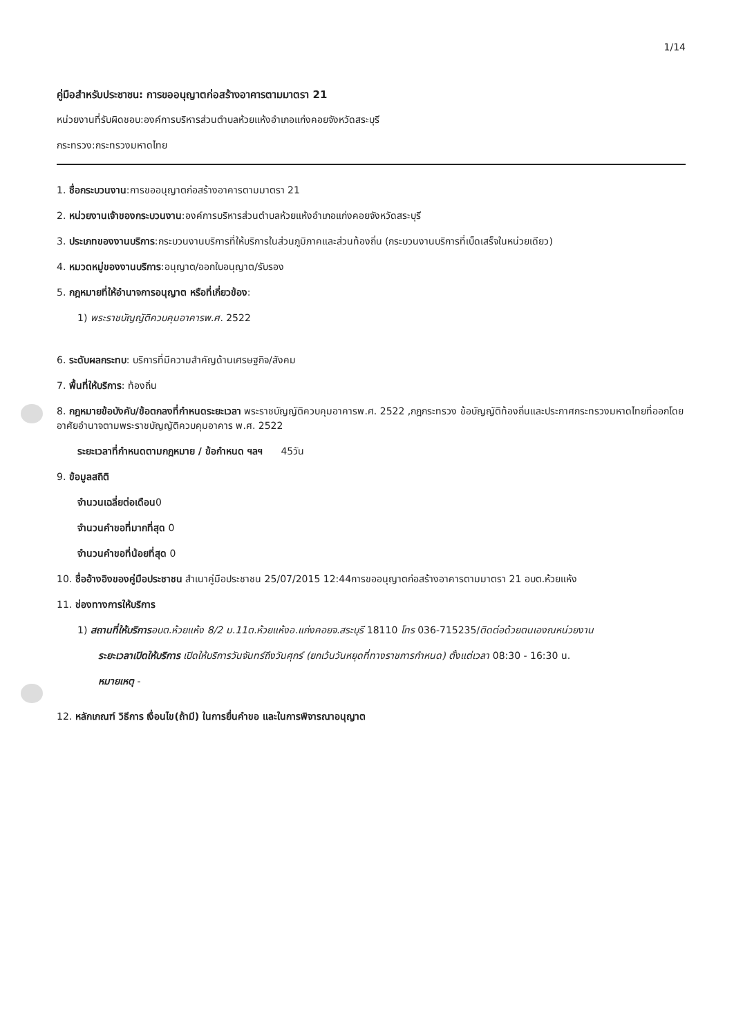1/14
คู่มือสำหรับประชาชน: การขออนุญาตก่อสร้างอาคารตามมาตรา 21
หน่วยงานที่รับผิดชอบ:องค์การบริหารส่วนตำบลห้วยแห้งอำเภอแก่งคอยจังหวัดสระบุรี
กระทรวง:กระทรวงมหาดไทย
1. ชื่อกระบวนงาน:การขออนุญาตก่อสร้างอาคารตามมาตรา 21
2. หน่วยงานเจ้าของกระบวนงาน:องค์การบริหารส่วนตำบลห้วยแห้งอำเภอแก่งคอยจังหวัดสระบุรี
3. ประเภทของงานบริการ:กระบวนงานบริการที่ให้บริการในส่วนภูมิภาคและส่วนท้องถิ่น (กระบวนงานบริการที่เบ็ดเสร็จในหน่วยเดียว)
4. หมวดหมู่ของงานบริการ:อนุญาต/ออกใบอนุญาต/รับรอง
5. กฎหมายที่ให้อำนาจการอนุญาต หรือที่เกี่ยวข้อง:
1) พระราชบัญญัติควบคุมอาคารพ.ศ. 2522
6. ระดับผลกระทบ: บริการที่มีความสำคัญด้านเศรษฐกิจ/สังคม
7. พื้นที่ให้บริการ: ท้องถิ่น
8. กฎหมายข้อบังคับ/ข้อตกลงที่กำหนดระยะเวลา พระราชบัญญัติควบคุมอาคารพ.ศ. 2522 ,กฎกระทรวง ข้อบัญญัติท้องถิ่นและประกาศกระทรวงมหาดไทยที่ออกโดยอาศัยอำนาจตามพระราชบัญญัติควบคุมอาคาร พ.ศ. 2522
ระยะเวลาที่กำหนดตามกฎหมาย / ข้อกำหนด ฯลฯ 45วัน
9. ข้อมูลสถิติ
จำนวนเฉลี่ยต่อเดือน0
จำนวนคำขอที่มากที่สุด 0
จำนวนคำขอที่น้อยที่สุด 0
10. ชื่ออ้างอิงของคู่มือประชาชน สำเนาคู่มือประชาชน 25/07/2015 12:44การขออนุญาตก่อสร้างอาคารตามมาตรา 21 อบต.ห้วยแห้ง
11. ช่องทางการให้บริการ
1) สถานที่ให้บริการอบต.ห้วยแห้ง 8/2 ม.11ต.ห้วยแห้งอ.แก่งคอยจ.สระบุรี 18110 โทร 036-715235/ติดต่อด้วยตนเองณหน่วยงาน
ระยะเวลาเปิดให้บริการ เปิดให้บริการวันจันทร์ถึงวันศุกร์ (ยกเว้นวันหยุดที่ทางราชการกำหนด) ตั้งแต่เวลา 08:30 - 16:30 น.
หมายเหตุ -
12. หลักเกณฑ์ วิธีการ เงื่อนไข(ถ้ามี) ในการยื่นคำขอ และในการพิจารณาอนุญาต